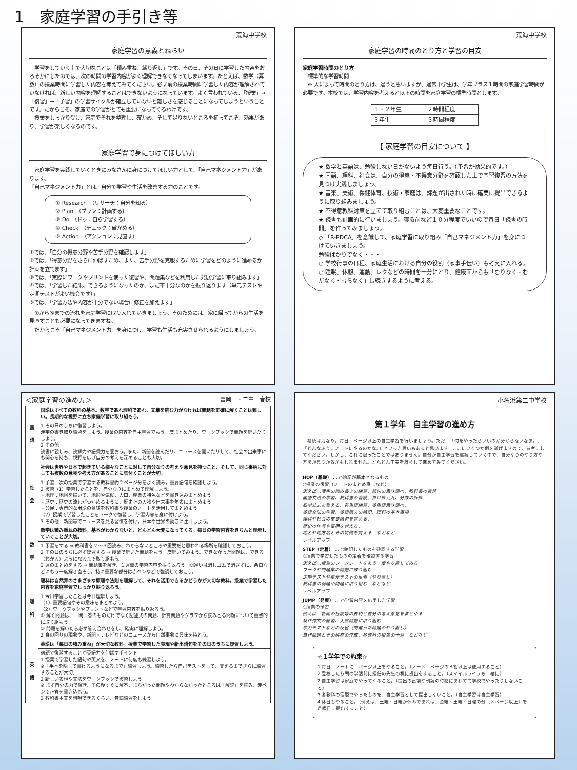1　家庭学習の手引き等
荒海中学校
家庭学習の意義とねらい
　学習をしていく上で大切なことは「積み重ね、繰り返し」です。その日、その日に学習した内容をおろそかにしたのでは、次の時間の学習内容がよく理解できなくなってしまいます。たとえば、数学（算数）の授業時間に学習した内容を考えてみてください。必ず前の授業時間に学習した内容が理解されていなければ、新しい内容を理解することはできないようになっています。よく言われている、「授業」→「復習」→「予習」の学習サイクルが確立していないと難しさを感じることになってしまうということです。だからこそ、家庭での学習がとても重要になってくるわけです。
　授業をしっかり受け、家庭でそれを整理し、確かめ、そして足りないところを補ってこそ、効果があり、学習が楽しくなるのです。
家庭学習で身につけてほしい力
　家庭学習を実践していくときにみなさんに身につけてほしい力として、「自己マネジメント力」があります。
「自己マネジメント力」とは、自分で学習や生活を改善する力のことです。
① Research　（リサーチ：自分を知る）
② Plan　（プラン：計画する）
③ Do　（ドゥ：自ら学習する）
④ Check　（チェック：確かめる）
⑤ Action　（アクション：見直す）
①では、「自分の得意分野や苦手分野を確認します」
②では、「得意分野をさらに伸ばすため、また、苦手分野を克服するために学習をどのように進めるか計画を立てます」
③では、「実際にワークやプリントを使った復習や、問題集などを利用した発展学習に取り組みます」
④では、「学習した結果、できるようになったのか、まだ不十分なのかを振り返ります（単元テストや定期テストがよい機会です）」
⑤では、「学習方法や内容が十分でない場合に修正を加えます」
　①から⑤までの流れを家庭学習に取り入れていきましょう。そのためには、家に帰ってからの生活を見直すことも必要になってきますね。
　だからこそ「自己マネジメント力」を身につけ、学習も生活も充実させられるようにしましょう。
荒海中学校
家庭学習の時間のとり方と学習の目安
家庭学習時間のとり方
　標準的な学習時間
　※ 人によって時間のとり方は、違うと思いますが、通常中学生は、学年プラス１時間の家庭学習時間が必要です。本校では、学習内容を考えると以下の時間を家庭学習の標準時間とします。
| １・２年生 | ２時間程度 |
| ３年生 | ３時間程度 |
【 家庭学習の目安について 】
★ 数学と英語は、勉強しない日がないよう毎日行う。（予習が効果的です。）
★ 国語、理科、社会は、自分の得意・不得意分野を確認した上で予習復習の方法を見つけ実践しましょう。
★ 音楽、美術、保健体育、技術・家庭は、課題が出された時に確実に提出できるように取り組みましょう。
★ 不得意教科対策を立てて取り組むことは、大変重要なことです。
★ 読書も計画的に行いましょう。寝る前など１０分程度でいいので毎日「読書の時間」を作ってみましょう。
◇ 「R-PDCA」を意識して、家庭学習に取り組み「自己マネジメント力」を身につけていきましょう。
勉強ばかりでなく・・・
○ 学校行事の日程、家庭生活における自分の役割（家事手伝い）も考えに入れる。
○ 睡眠、休憩、運動、レクなどの時間を十分にとり、健康面からも「むりなく・むだなく・むらなく」長続きするように考える。
＜家庭学習の進め方＞ 富岡一・二中三春校
| 国 語 | 国語はすべての教科の基本。数学であれ理科であれ、文章を読む力がなければ問題を正確に解くことは難しい。長期的な視野に立ち家庭学習に取り組もう。 |
| | 1 その日のうちに復習しよう。 漢字の書き取り練習をしよう。授業の内容を自主学習でもう一度まとめたり、ワークブックで問題を解いたりしよう。 2 その他 読書に親しみ、読解力や語彙力を養おう。また、新聞を読んだり、ニュースを聞いたりして、社会の出来事にも関心を持ち、視野を広げ自分の考えを深めることも大切。 |
| 社 会 | 社会は世界や日本で起きている様々なことに対して自分なりの考えや意見を持つこと、そして、同じ事柄に対しても複数の意見や考え方があることに気付くことが大切。 |
| | 1 予習 次の授業で学習する教科書約２ページ分をよく読み，重要語句を確認しよう。 2 復習（1）学習したことを、自分なりにまとめて理解しよう。 ・地理…地図を描いて、地形や気候、人口，産業の特色などを書き込みまとめよう。 ・歴史…歴史の流れがつかめるように、歴史上の人物や出来事を年表にまとめよう。 ・公民…専門的な用語の意味を教科書や授業のノートを活用してまとめよう。 （2）授業で学習したことをワークで復習し、学習内容を身に付けよう。 3 その他 新聞等でニュースを見る習慣を付け，日本や世界の動きに注目しよう。 |
| 数 学 | 数学は積み重ねの教科。基本がわからないと、どんどん大変になってくる。毎日の学習内容をきちんと理解していくことが大切。 |
| | 1 予習をする ⇒ 教科書を２～３回読み、わからないところや重要だと思われる場所を確認しておこう。 2 その日のうちに必ず復習する ⇒ 授業で解いた問題をもう一度解いてみよう。できなかった問題は、できる（わかる）ようになるまで取り組もう。 3 週のまとめをする ⇒ 問題集を解き、１週間の学習内容を振り返ろう。間違いは消しゴムで消さずに、余白などにもう一度解き直そう。特に重要な部分は赤ペンなどで強調しておこう。 |
| 理 科 | 理科は自然界のさまざまな原理や法則を理解して、それを活用できるかどうかが大切な教科。授業で学習した内容を家庭学習でしっかり振り返ろう。 |
| | 1 今日学習したことは今日理解しよう。 （1）重要語句やその意味をまとめよう。 （2）ワークブックやプリントなどで学習内容を振り返ろう。 ① 解く問題は、一問一答のものだけでなく記述式の問題、計算問題やグラフから読みとる問題について重点的に取り組もう。 ② 問題を解いたら必ず答え合わせをし、確実に理解しよう。 2 身の回りの現象や、新聞・テレビなどのニュースから自然事象に興味を持とう。 |
| 英 語 | 英語は「毎日の積み重ね」が大切な教科。授業で学習した表現や新出語句をその日のうちに復習しよう。 |
| | 宿題で復習することが英語力を伸ばすポイント！ 1 授業で学習した語句や英文を、ノートに何度も練習しよう。 ※「手本を隠して書けるようになるまで」練習しよう。練習したら自己テストをして、覚えるまでさらに練習することが大切。 2 新しい表現や文法をワークブックで復習しよう。 ※ まず自分の力で解き、その後すぐに解答、まちがった問題やわからなかったところは「解説」を読み、赤ペンで正答を書き込もう。 3 教科書本文を暗唱できるくらい、音読練習をしよう。 |
小名浜第二中学校
第１学年　自主学習の進め方
　継続は力なり。毎日１ページ以上の自主学習を行いましょう。ただ…「何をやったらいいのか分からないなあ。」「どんなふうにノートにやるのかな。」といった思いもあると思います。ここにいくつか例を挙げますので、参考にしてください。しかし、これに限ったことではありません。自分が自主学習を継続していく中で、自分なりのやり方や方法が見つかるかもしれません。どんどん工夫を凝らして進めてみてください。
HOP（基礎） … ○暗記が基本となるもの
○授業の復習（ノートのまとめ直しなど）
例えば…漢字の読み書きの練習、語句の意味調べ、教科書の音読
国語文法の学習、教科書の音読、掛け算九九、分数の計算
数学公式を覚える、英単語練習、英単語意味調べ、
英語文法の学習、英語構文の暗記、理科の基本事項
理科や社会の重要語句を覚える、
歴史の年号や事柄を覚える、
地名や地方名とその特徴を覚える　などなど
レベルアップ
STEP（定着） … ○暗記したものを確認する学習
○授業で学習したものの定着を確認する学習
例えば…授業のワークシートをもう一度やり直してみる
ワークや問題集の問題に取り組む
定期テストや単元テストの反省（やり直し）
教科書の例題や問題に取り組む　などなど
レベルアップ
JUMP（発展） … ○学習内容を応用した学習
○授業の予習
例えば…新聞の社説等の要約と自分の考え意見をまとめる
条件作文の練習、入試問題に取り組む
学力テストなどの反省（間違った問題のやり直し）
自作問題とその解答の作成、各教科の授業の予習　などなど
☆１学年での約束☆
1 毎日、ノートに１ページ以上をやること。（ノート１ページの８割以上は使用すること）
2 登校したら朝の学活前に担任の先生の机に提出をすること。（スマイルライフも一緒に）
2 自主学習は家庭でやってくること。（提出の直前や朝読の時間にあわてて学校でやったりしないこと）
3 各教科の宿題でやったものを、自主学習として提出しないこと。（自主学習は自主学習）
4 休日もやること。（例えば、土曜・日曜が休みであれば、金曜・土曜・日曜の分〔３ページ以上〕を月曜日に提出すること）